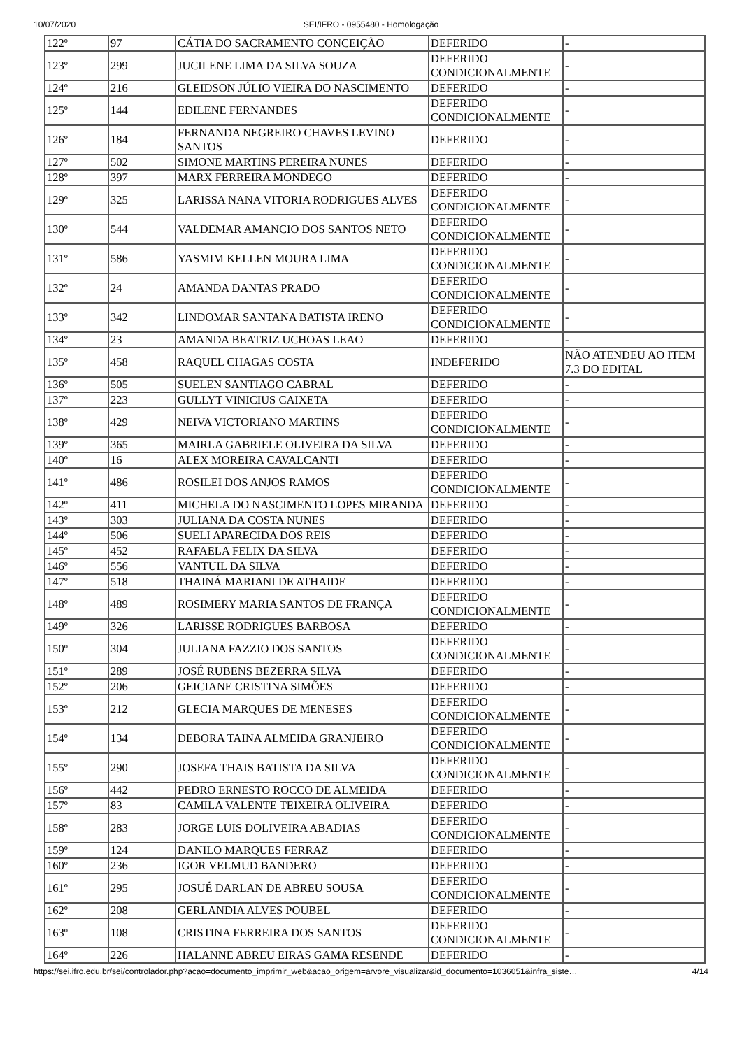10/07/2020 SEI/IFRO - 0955480 - Homologação
| 122º | 97 | CÁTIA DO SACRAMENTO CONCEIÇÃO | DEFERIDO | - |
| 123º | 299 | JUCILENE LIMA DA SILVA SOUZA | DEFERIDO CONDICIONALMENTE | - |
| 124º | 216 | GLEIDSON JÚLIO VIEIRA DO NASCIMENTO | DEFERIDO | - |
| 125º | 144 | EDILENE FERNANDES | DEFERIDO CONDICIONALMENTE | - |
| 126º | 184 | FERNANDA NEGREIRO CHAVES LEVINO SANTOS | DEFERIDO | - |
| 127º | 502 | SIMONE MARTINS PEREIRA NUNES | DEFERIDO | - |
| 128º | 397 | MARX FERREIRA MONDEGO | DEFERIDO | - |
| 129º | 325 | LARISSA NANA VITORIA RODRIGUES ALVES | DEFERIDO CONDICIONALMENTE | - |
| 130º | 544 | VALDEMAR AMANCIO DOS SANTOS NETO | DEFERIDO CONDICIONALMENTE | - |
| 131º | 586 | YASMIM KELLEN MOURA LIMA | DEFERIDO CONDICIONALMENTE | - |
| 132º | 24 | AMANDA DANTAS PRADO | DEFERIDO CONDICIONALMENTE | - |
| 133º | 342 | LINDOMAR SANTANA BATISTA IRENO | DEFERIDO CONDICIONALMENTE | - |
| 134º | 23 | AMANDA BEATRIZ UCHOAS LEAO | DEFERIDO | - |
| 135º | 458 | RAQUEL CHAGAS COSTA | INDEFERIDO | NÃO ATENDEU AO ITEM 7.3 DO EDITAL |
| 136º | 505 | SUELEN SANTIAGO CABRAL | DEFERIDO | - |
| 137º | 223 | GULLYT VINICIUS CAIXETA | DEFERIDO | - |
| 138º | 429 | NEIVA VICTORIANO MARTINS | DEFERIDO CONDICIONALMENTE | - |
| 139º | 365 | MAIRLA GABRIELE OLIVEIRA DA SILVA | DEFERIDO | - |
| 140º | 16 | ALEX MOREIRA CAVALCANTI | DEFERIDO | - |
| 141º | 486 | ROSILEI DOS ANJOS RAMOS | DEFERIDO CONDICIONALMENTE | - |
| 142º | 411 | MICHELA DO NASCIMENTO LOPES MIRANDA | DEFERIDO | - |
| 143º | 303 | JULIANA DA COSTA NUNES | DEFERIDO | - |
| 144º | 506 | SUELI APARECIDA DOS REIS | DEFERIDO | - |
| 145º | 452 | RAFAELA FELIX DA SILVA | DEFERIDO | - |
| 146º | 556 | VANTUIL DA SILVA | DEFERIDO | - |
| 147º | 518 | THAINÁ MARIANI DE ATHAIDE | DEFERIDO | - |
| 148º | 489 | ROSIMERY MARIA SANTOS DE FRANÇA | DEFERIDO CONDICIONALMENTE | - |
| 149º | 326 | LARISSE RODRIGUES BARBOSA | DEFERIDO | - |
| 150º | 304 | JULIANA FAZZIO DOS SANTOS | DEFERIDO CONDICIONALMENTE | - |
| 151º | 289 | JOSÉ RUBENS BEZERRA SILVA | DEFERIDO | - |
| 152º | 206 | GEICIANE CRISTINA SIMÕES | DEFERIDO | - |
| 153º | 212 | GLECIA MARQUES DE MENESES | DEFERIDO CONDICIONALMENTE | - |
| 154º | 134 | DEBORA TAINA ALMEIDA GRANJEIRO | DEFERIDO CONDICIONALMENTE | - |
| 155º | 290 | JOSEFA THAIS BATISTA DA SILVA | DEFERIDO CONDICIONALMENTE | - |
| 156º | 442 | PEDRO ERNESTO ROCCO DE ALMEIDA | DEFERIDO | - |
| 157º | 83 | CAMILA VALENTE TEIXEIRA OLIVEIRA | DEFERIDO | - |
| 158º | 283 | JORGE LUIS DOLIVEIRA ABADIAS | DEFERIDO CONDICIONALMENTE | - |
| 159º | 124 | DANILO MARQUES FERRAZ | DEFERIDO | - |
| 160º | 236 | IGOR VELMUD BANDERO | DEFERIDO | - |
| 161º | 295 | JOSUÉ DARLAN DE ABREU SOUSA | DEFERIDO CONDICIONALMENTE | - |
| 162º | 208 | GERLANDIA ALVES POUBEL | DEFERIDO | - |
| 163º | 108 | CRISTINA FERREIRA DOS SANTOS | DEFERIDO CONDICIONALMENTE | - |
| 164º | 226 | HALANNE ABREU EIRAS GAMA RESENDE | DEFERIDO | - |
https://sei.ifro.edu.br/sei/controlador.php?acao=documento_imprimir_web&acao_origem=arvore_visualizar&id_documento=1036051&infra_siste… 4/14